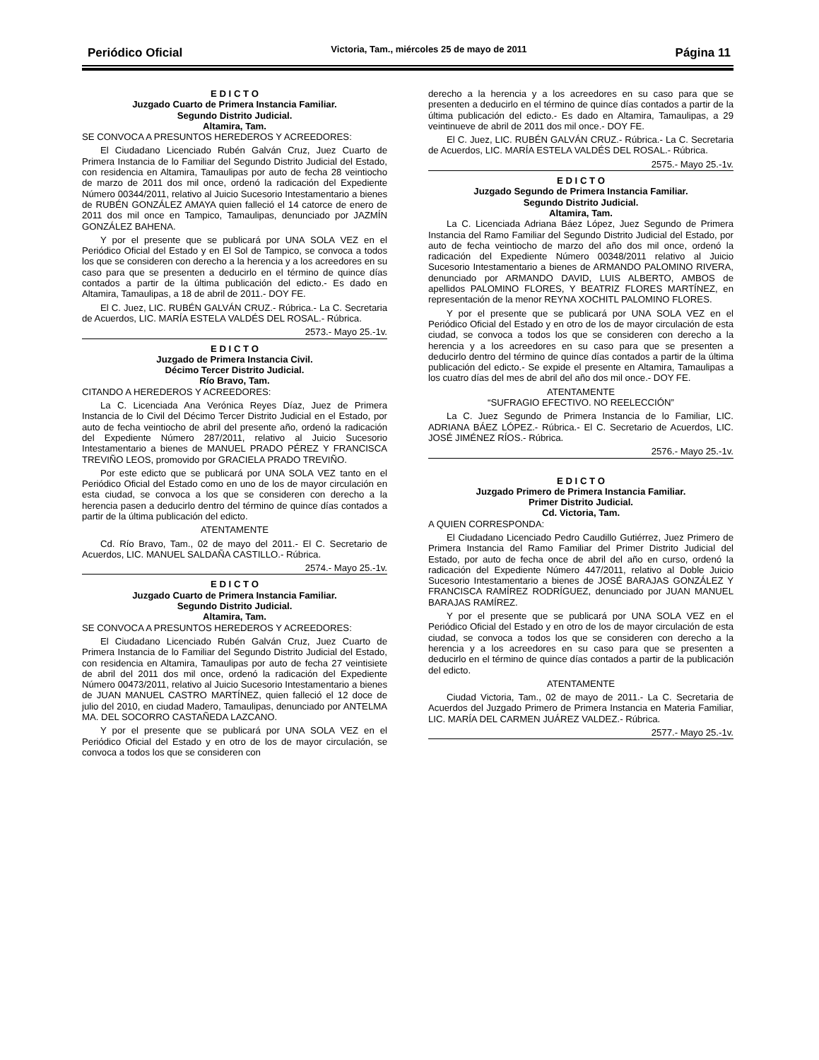Periódico Oficial Victoria, Tam., miércoles 25 de mayo de 2011 Página 11
E D I C T O
Juzgado Cuarto de Primera Instancia Familiar.
Segundo Distrito Judicial.
Altamira, Tam.
SE CONVOCA A PRESUNTOS HEREDEROS Y ACREEDORES:
El Ciudadano Licenciado Rubén Galván Cruz, Juez Cuarto de Primera Instancia de lo Familiar del Segundo Distrito Judicial del Estado, con residencia en Altamira, Tamaulipas por auto de fecha 28 veintiocho de marzo de 2011 dos mil once, ordenó la radicación del Expediente Número 00344/2011, relativo al Juicio Sucesorio Intestamentario a bienes de RUBÉN GONZÁLEZ AMAYA quien falleció el 14 catorce de enero de 2011 dos mil once en Tampico, Tamaulipas, denunciado por JAZMÍN GONZÁLEZ BAHENA.
Y por el presente que se publicará por UNA SOLA VEZ en el Periódico Oficial del Estado y en El Sol de Tampico, se convoca a todos los que se consideren con derecho a la herencia y a los acreedores en su caso para que se presenten a deducirlo en el término de quince días contados a partir de la última publicación del edicto.- Es dado en Altamira, Tamaulipas, a 18 de abril de 2011.- DOY FE.
El C. Juez, LIC. RUBÉN GALVÁN CRUZ.- Rúbrica.- La C. Secretaria de Acuerdos, LIC. MARÍA ESTELA VALDÉS DEL ROSAL.- Rúbrica.
2573.- Mayo 25.-1v.
E D I C T O
Juzgado de Primera Instancia Civil.
Décimo Tercer Distrito Judicial.
Río Bravo, Tam.
CITANDO A HEREDEROS Y ACREEDORES:
La C. Licenciada Ana Verónica Reyes Díaz, Juez de Primera Instancia de lo Civil del Décimo Tercer Distrito Judicial en el Estado, por auto de fecha veintiocho de abril del presente año, ordenó la radicación del Expediente Número 287/2011, relativo al Juicio Sucesorio Intestamentario a bienes de MANUEL PRADO PÉREZ Y FRANCISCA TREVIÑO LEOS, promovido por GRACIELA PRADO TREVIÑO.
Por este edicto que se publicará por UNA SOLA VEZ tanto en el Periódico Oficial del Estado como en uno de los de mayor circulación en esta ciudad, se convoca a los que se consideren con derecho a la herencia pasen a deducirlo dentro del término de quince días contados a partir de la última publicación del edicto.
ATENTAMENTE
Cd. Río Bravo, Tam., 02 de mayo del 2011.- El C. Secretario de Acuerdos, LIC. MANUEL SALDAÑA CASTILLO.- Rúbrica.
2574.- Mayo 25.-1v.
E D I C T O
Juzgado Cuarto de Primera Instancia Familiar.
Segundo Distrito Judicial.
Altamira, Tam.
SE CONVOCA A PRESUNTOS HEREDEROS Y ACREEDORES:
El Ciudadano Licenciado Rubén Galván Cruz, Juez Cuarto de Primera Instancia de lo Familiar del Segundo Distrito Judicial del Estado, con residencia en Altamira, Tamaulipas por auto de fecha 27 veintisiete de abril del 2011 dos mil once, ordenó la radicación del Expediente Número 00473/2011, relativo al Juicio Sucesorio Intestamentario a bienes de JUAN MANUEL CASTRO MARTÍNEZ, quien falleció el 12 doce de julio del 2010, en ciudad Madero, Tamaulipas, denunciado por ANTELMA MA. DEL SOCORRO CASTAÑEDA LAZCANO.
Y por el presente que se publicará por UNA SOLA VEZ en el Periódico Oficial del Estado y en otro de los de mayor circulación, se convoca a todos los que se consideren con
derecho a la herencia y a los acreedores en su caso para que se presenten a deducirlo en el término de quince días contados a partir de la última publicación del edicto.- Es dado en Altamira, Tamaulipas, a 29 veintinueve de abril de 2011 dos mil once.- DOY FE.
El C. Juez, LIC. RUBÉN GALVÁN CRUZ.- Rúbrica.- La C. Secretaria de Acuerdos, LIC. MARÍA ESTELA VALDÉS DEL ROSAL.- Rúbrica.
2575.- Mayo 25.-1v.
E D I C T O
Juzgado Segundo de Primera Instancia Familiar.
Segundo Distrito Judicial.
Altamira, Tam.
La C. Licenciada Adriana Báez López, Juez Segundo de Primera Instancia del Ramo Familiar del Segundo Distrito Judicial del Estado, por auto de fecha veintiocho de marzo del año dos mil once, ordenó la radicación del Expediente Número 00348/2011 relativo al Juicio Sucesorio Intestamentario a bienes de ARMANDO PALOMINO RIVERA, denunciado por ARMANDO DAVID, LUIS ALBERTO, AMBOS de apellidos PALOMINO FLORES, Y BEATRIZ FLORES MARTÍNEZ, en representación de la menor REYNA XOCHITL PALOMINO FLORES.
Y por el presente que se publicará por UNA SOLA VEZ en el Periódico Oficial del Estado y en otro de los de mayor circulación de esta ciudad, se convoca a todos los que se consideren con derecho a la herencia y a los acreedores en su caso para que se presenten a deducirlo dentro del término de quince días contados a partir de la última publicación del edicto.- Se expide el presente en Altamira, Tamaulipas a los cuatro días del mes de abril del año dos mil once.- DOY FE.
ATENTAMENTE
“SUFRAGIO EFECTIVO. NO REELECCIÓN”
La C. Juez Segundo de Primera Instancia de lo Familiar, LIC. ADRIANA BÁEZ LÓPEZ.- Rúbrica.- El C. Secretario de Acuerdos, LIC. JOSÉ JIMÉNEZ RÍOS.- Rúbrica.
2576.- Mayo 25.-1v.
E D I C T O
Juzgado Primero de Primera Instancia Familiar.
Primer Distrito Judicial.
Cd. Victoria, Tam.
A QUIEN CORRESPONDA:
El Ciudadano Licenciado Pedro Caudillo Gutiérrez, Juez Primero de Primera Instancia del Ramo Familiar del Primer Distrito Judicial del Estado, por auto de fecha once de abril del año en curso, ordenó la radicación del Expediente Número 447/2011, relativo al Doble Juicio Sucesorio Intestamentario a bienes de JOSÉ BARAJAS GONZÁLEZ Y FRANCISCA RAMÍREZ RODRÍGUEZ, denunciado por JUAN MANUEL BARAJAS RAMÍREZ.
Y por el presente que se publicará por UNA SOLA VEZ en el Periódico Oficial del Estado y en otro de los de mayor circulación de esta ciudad, se convoca a todos los que se consideren con derecho a la herencia y a los acreedores en su caso para que se presenten a deducirlo en el término de quince días contados a partir de la publicación del edicto.
ATENTAMENTE
Ciudad Victoria, Tam., 02 de mayo de 2011.- La C. Secretaria de Acuerdos del Juzgado Primero de Primera Instancia en Materia Familiar, LIC. MARÍA DEL CARMEN JUÁREZ VALDEZ.- Rúbrica.
2577.- Mayo 25.-1v.